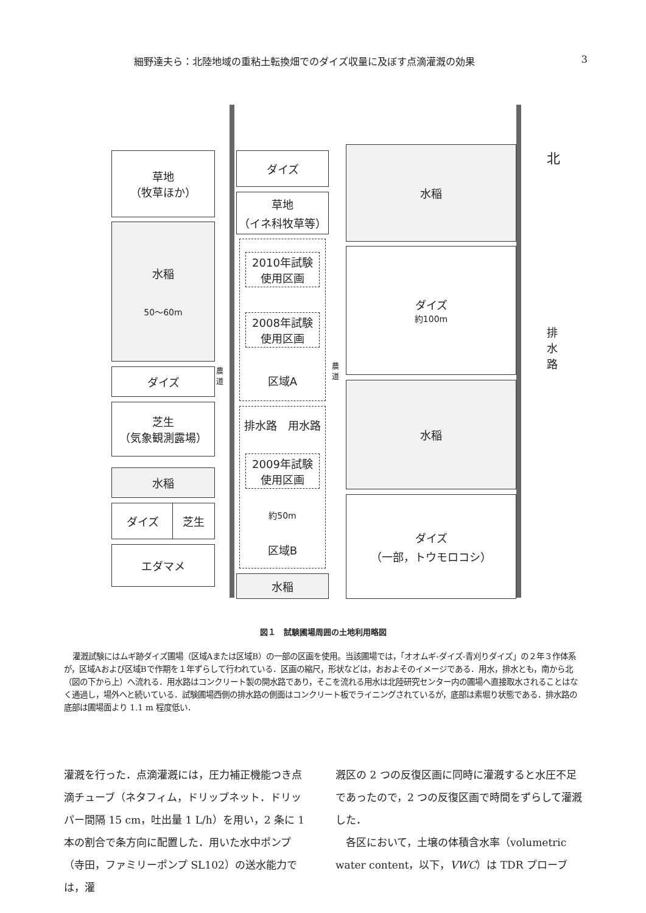細野達夫ら：北陸地域の重粘土転換畑でのダイズ収量に及ぼす点滴灌漑の効果 3
草地
（牧草ほか）
水稲
50〜60m
ダイズ
芝生
（気象観測露場）
水稲
ダイズ 芝生
エダマメ
農道
ダイズ
草地
（イネ科牧草等）
2010年試験
使用区画
2008年試験
使用区画
区域A
排水路　用水路
2009年試験
使用区画
約50m
区域B
水稲
農道
水稲
ダイズ
約100m
水稲
ダイズ
（一部，トウモロコシ）
北
排水路
図１　試験圃場周囲の土地利用略図
灌漑試験にはムギ跡ダイズ圃場（区域Aまたは区域B）の一部の区画を使用。当該圃場では，「オオムギ-ダイズ-青刈りダイズ」の２年３作体系が，区域Aおよび区域Bで作期を１年ずらして行われている．区画の縮尺，形状などは，おおよそのイメージである．用水，排水とも，南から北（図の下から上）へ流れる．用水路はコンクリート製の開水路であり，そこを流れる用水は北陸研究センター内の圃場へ直接取水されることはなく通過し，場外へと続いている．試験圃場西側の排水路の側面はコンクリート板でライニングされているが，底部は素堀り状態である．排水路の底部は圃場面より 1.1 m 程度低い．
灌漑を行った．点滴灌漑には，圧力補正機能つき点滴チューブ（ネタフィム，ドリップネット．ドリッパー間隔 15 cm，吐出量 1 L/h）を用い，2 条に 1 本の割合で条方向に配置した．用いた水中ポンプ（寺田，ファミリーポンプ SL102）の送水能力では，灌
漑区の 2 つの反復区画に同時に灌漑すると水圧不足であったので，2 つの反復区画で時間をずらして灌漑した．
　各区において，土壌の体積含水率（volumetric water content，以下，VWC）は TDR プローブ